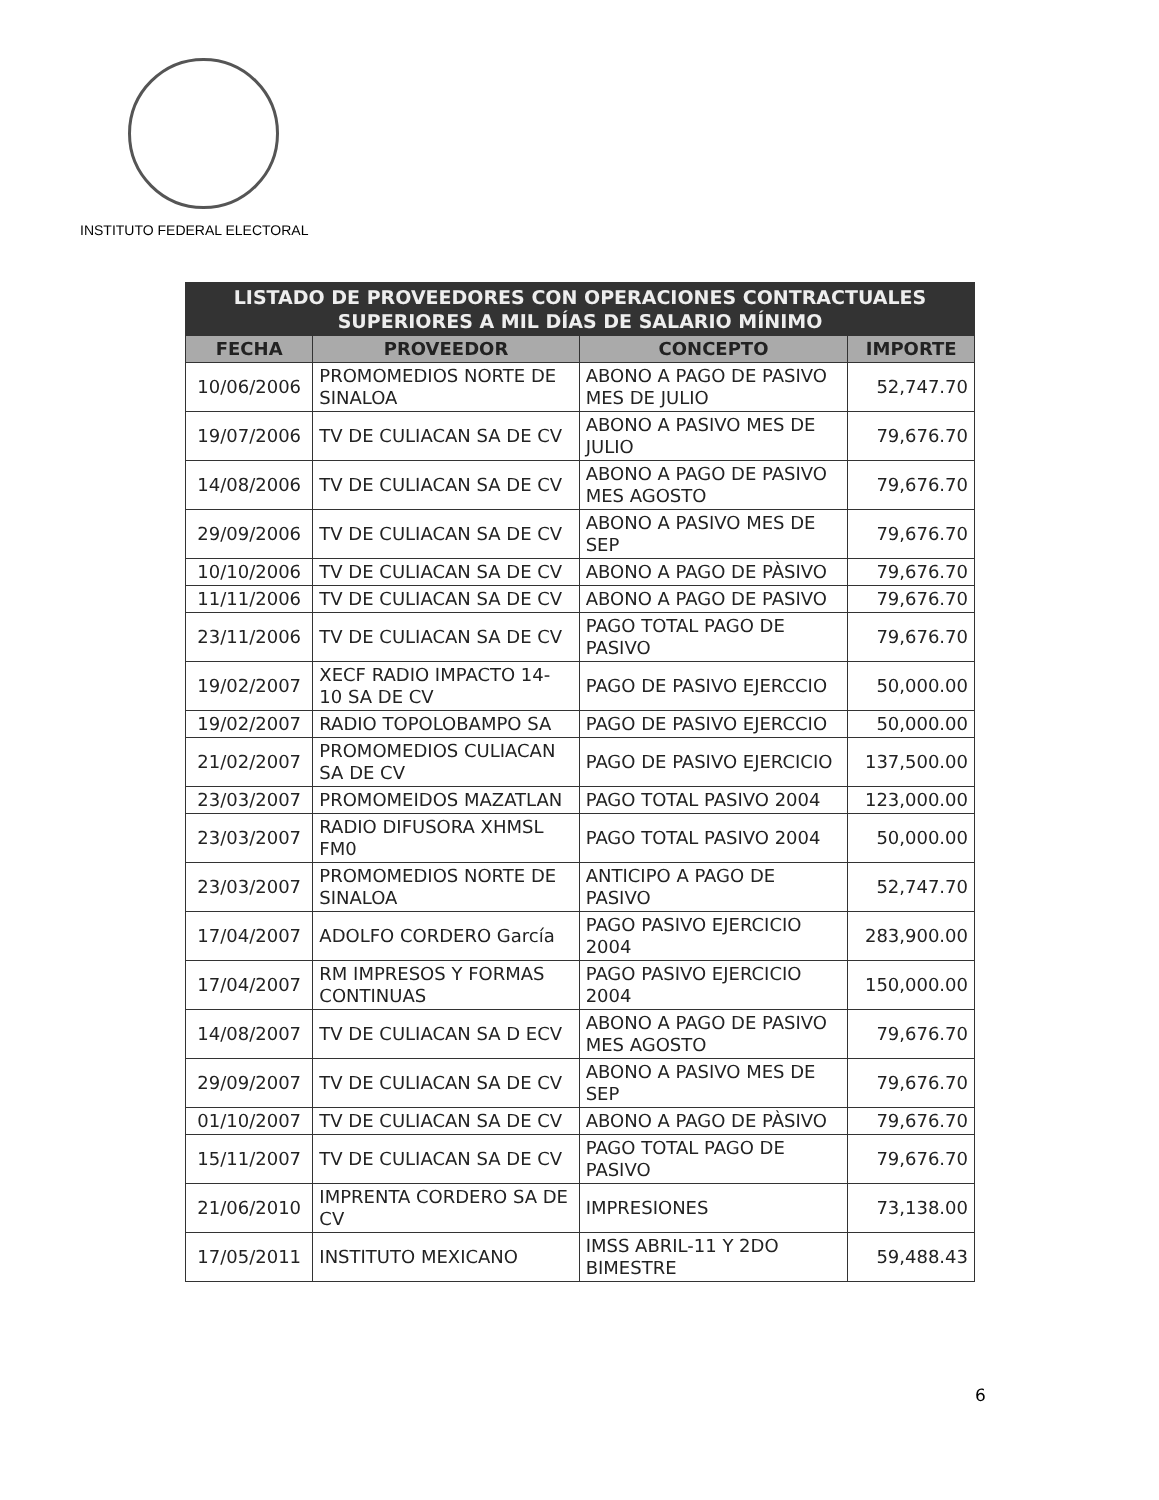INSTITUTO FEDERAL ELECTORAL
| LISTADO DE PROVEEDORES CON OPERACIONES CONTRACTUALES SUPERIORES A MIL DÍAS DE SALARIO MÍNIMO | | | |
| --- | --- | --- | --- |
| FECHA | PROVEEDOR | CONCEPTO | IMPORTE |
| 10/06/2006 | PROMOMEDIOS NORTE DE SINALOA | ABONO A PAGO DE PASIVO MES DE JULIO | 52,747.70 |
| 19/07/2006 | TV DE CULIACAN SA DE CV | ABONO A PASIVO MES DE JULIO | 79,676.70 |
| 14/08/2006 | TV DE CULIACAN SA DE CV | ABONO A PAGO DE PASIVO MES AGOSTO | 79,676.70 |
| 29/09/2006 | TV DE CULIACAN SA DE CV | ABONO A PASIVO MES DE SEP | 79,676.70 |
| 10/10/2006 | TV DE CULIACAN SA DE CV | ABONO A PAGO DE PÀSIVO | 79,676.70 |
| 11/11/2006 | TV DE CULIACAN SA DE CV | ABONO A PAGO DE PASIVO | 79,676.70 |
| 23/11/2006 | TV DE CULIACAN SA DE CV | PAGO TOTAL PAGO DE PASIVO | 79,676.70 |
| 19/02/2007 | XECF RADIO IMPACTO 14-10 SA DE CV | PAGO DE PASIVO EJERCCIO | 50,000.00 |
| 19/02/2007 | RADIO TOPOLOBAMPO SA | PAGO DE PASIVO EJERCCIO | 50,000.00 |
| 21/02/2007 | PROMOMEDIOS CULIACAN SA DE CV | PAGO DE PASIVO EJERCICIO | 137,500.00 |
| 23/03/2007 | PROMOMEIDOS MAZATLAN | PAGO TOTAL PASIVO 2004 | 123,000.00 |
| 23/03/2007 | RADIO DIFUSORA XHMSL FM0 | PAGO TOTAL PASIVO 2004 | 50,000.00 |
| 23/03/2007 | PROMOMEDIOS NORTE DE SINALOA | ANTICIPO A PAGO DE PASIVO | 52,747.70 |
| 17/04/2007 | ADOLFO CORDERO García | PAGO PASIVO EJERCICIO 2004 | 283,900.00 |
| 17/04/2007 | RM IMPRESOS Y FORMAS CONTINUAS | PAGO PASIVO EJERCICIO 2004 | 150,000.00 |
| 14/08/2007 | TV DE CULIACAN SA D ECV | ABONO A PAGO DE PASIVO MES AGOSTO | 79,676.70 |
| 29/09/2007 | TV DE CULIACAN SA DE CV | ABONO A PASIVO MES DE SEP | 79,676.70 |
| 01/10/2007 | TV DE CULIACAN SA DE CV | ABONO A PAGO DE PÀSIVO | 79,676.70 |
| 15/11/2007 | TV DE CULIACAN SA DE CV | PAGO TOTAL PAGO DE PASIVO | 79,676.70 |
| 21/06/2010 | IMPRENTA CORDERO SA DE CV | IMPRESIONES | 73,138.00 |
| 17/05/2011 | INSTITUTO MEXICANO | IMSS ABRIL-11 Y 2DO BIMESTRE | 59,488.43 |
6